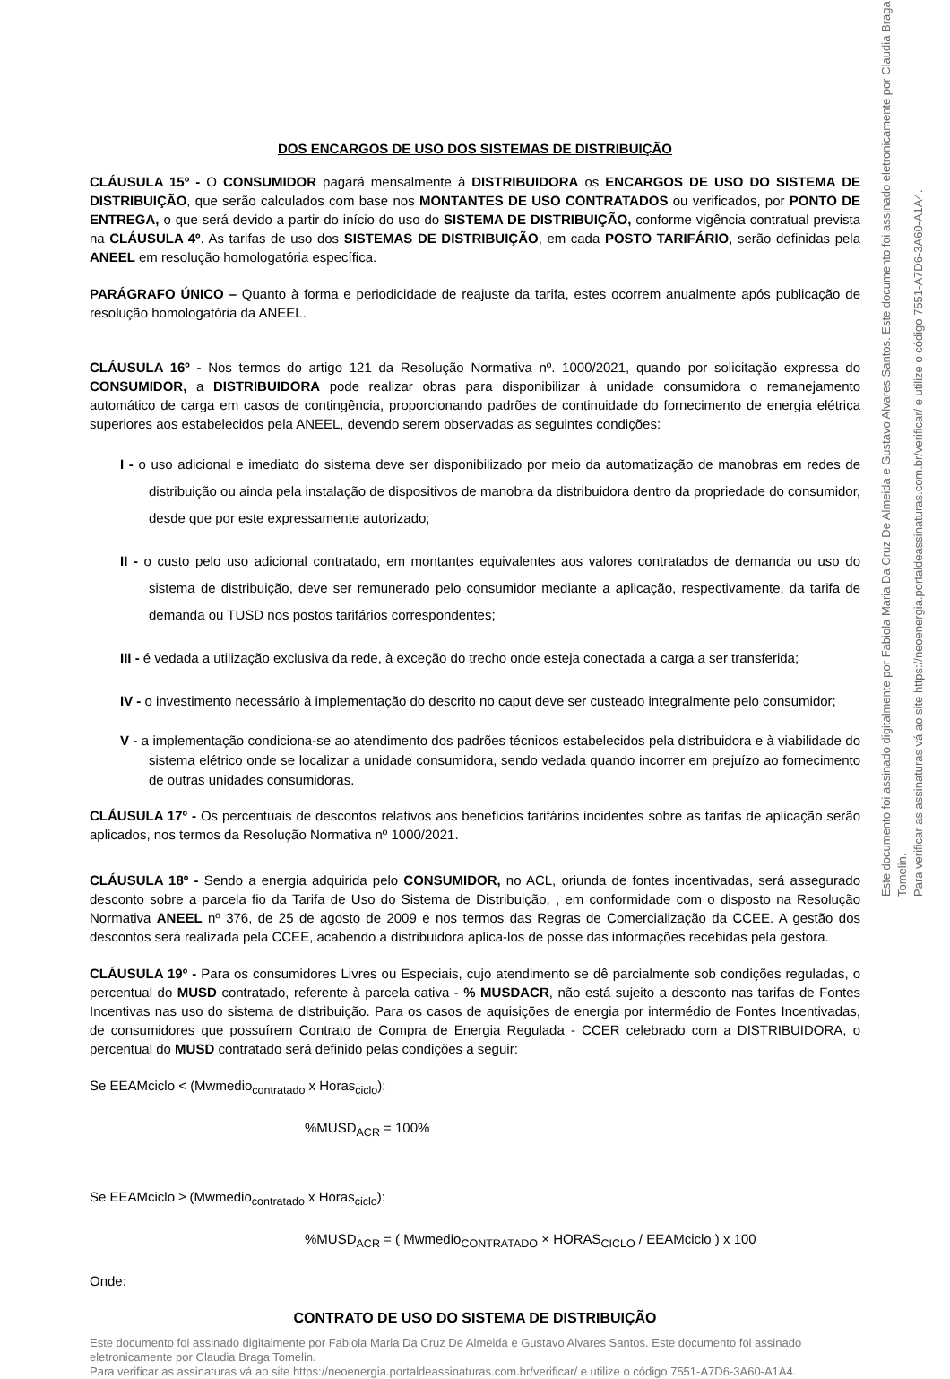DOS ENCARGOS DE USO DOS SISTEMAS DE DISTRIBUIÇÃO
CLÁUSULA 15º - O CONSUMIDOR pagará mensalmente à DISTRIBUIDORA os ENCARGOS DE USO DO SISTEMA DE DISTRIBUIÇÃO, que serão calculados com base nos MONTANTES DE USO CONTRATADOS ou verificados, por PONTO DE ENTREGA, o que será devido a partir do início do uso do SISTEMA DE DISTRIBUIÇÃO, conforme vigência contratual prevista na CLÁUSULA 4º. As tarifas de uso dos SISTEMAS DE DISTRIBUIÇÃO, em cada POSTO TARIFÁRIO, serão definidas pela ANEEL em resolução homologatória específica.
PARÁGRAFO ÚNICO – Quanto à forma e periodicidade de reajuste da tarifa, estes ocorrem anualmente após publicação de resolução homologatória da ANEEL.
CLÁUSULA 16º - Nos termos do artigo 121 da Resolução Normativa nº. 1000/2021, quando por solicitação expressa do CONSUMIDOR, a DISTRIBUIDORA pode realizar obras para disponibilizar à unidade consumidora o remanejamento automático de carga em casos de contingência, proporcionando padrões de continuidade do fornecimento de energia elétrica superiores aos estabelecidos pela ANEEL, devendo serem observadas as seguintes condições:
I - o uso adicional e imediato do sistema deve ser disponibilizado por meio da automatização de manobras em redes de distribuição ou ainda pela instalação de dispositivos de manobra da distribuidora dentro da propriedade do consumidor, desde que por este expressamente autorizado;
II - o custo pelo uso adicional contratado, em montantes equivalentes aos valores contratados de demanda ou uso do sistema de distribuição, deve ser remunerado pelo consumidor mediante a aplicação, respectivamente, da tarifa de demanda ou TUSD nos postos tarifários correspondentes;
III - é vedada a utilização exclusiva da rede, à exceção do trecho onde esteja conectada a carga a ser transferida;
IV - o investimento necessário à implementação do descrito no caput deve ser custeado integralmente pelo consumidor;
V - a implementação condiciona-se ao atendimento dos padrões técnicos estabelecidos pela distribuidora e à viabilidade do sistema elétrico onde se localizar a unidade consumidora, sendo vedada quando incorrer em prejuízo ao fornecimento de outras unidades consumidoras.
CLÁUSULA 17º - Os percentuais de descontos relativos aos benefícios tarifários incidentes sobre as tarifas de aplicação serão aplicados, nos termos da Resolução Normativa nº 1000/2021.
CLÁUSULA 18º - Sendo a energia adquirida pelo CONSUMIDOR, no ACL, oriunda de fontes incentivadas, será assegurado desconto sobre a parcela fio da Tarifa de Uso do Sistema de Distribuição, , em conformidade com o disposto na Resolução Normativa ANEEL nº 376, de 25 de agosto de 2009 e nos termos das Regras de Comercialização da CCEE. A gestão dos descontos será realizada pela CCEE, acabendo a distribuidora aplica-los de posse das informações recebidas pela gestora.
CLÁUSULA 19º - Para os consumidores Livres ou Especiais, cujo atendimento se dê parcialmente sob condições reguladas, o percentual do MUSD contratado, referente à parcela cativa - % MUSDACR, não está sujeito a desconto nas tarifas de Fontes Incentivas nas uso do sistema de distribuição. Para os casos de aquisições de energia por intermédio de Fontes Incentivadas, de consumidores que possuírem Contrato de Compra de Energia Regulada - CCER celebrado com a DISTRIBUIDORA, o percentual do MUSD contratado será definido pelas condições a seguir:
Se EEAMciclo < (Mwmedio<sub>contratado</sub> x Horas<sub>ciclo</sub>):
%MUSD<sub>ACR</sub> = 100%
Se EEAMciclo ≥ (Mwmedio<sub>contratado</sub> x Horas<sub>ciclo</sub>):
%MUSD<sub>ACR</sub> = ( Mwmedio<sub>CONTRATADO</sub> × HORAS<sub>CICLO</sub> / EEAMciclo ) x 100
Onde:
CONTRATO DE USO DO SISTEMA DE DISTRIBUIÇÃO
Este documento foi assinado digitalmente por Fabiola Maria Da Cruz De Almeida e Gustavo Alvares Santos. Este documento foi assinado eletronicamente por Claudia Braga Tomelin.
Para verificar as assinaturas vá ao site https://neoenergia.portaldeassinaturas.com.br/verificar/ e utilize o código 7551-A7D6-3A60-A1A4.
Este documento foi assinado digitalmente por Fabiola Maria Da Cruz De Almeida e Gustavo Alvares Santos. Este documento foi assinado eletronicamente por Claudia Braga Tomelin.
Para verificar as assinaturas vá ao site https://neoenergia.portaldeassinaturas.com.br/verificar/ e utilize o código 7551-A7D6-3A60-A1A4.